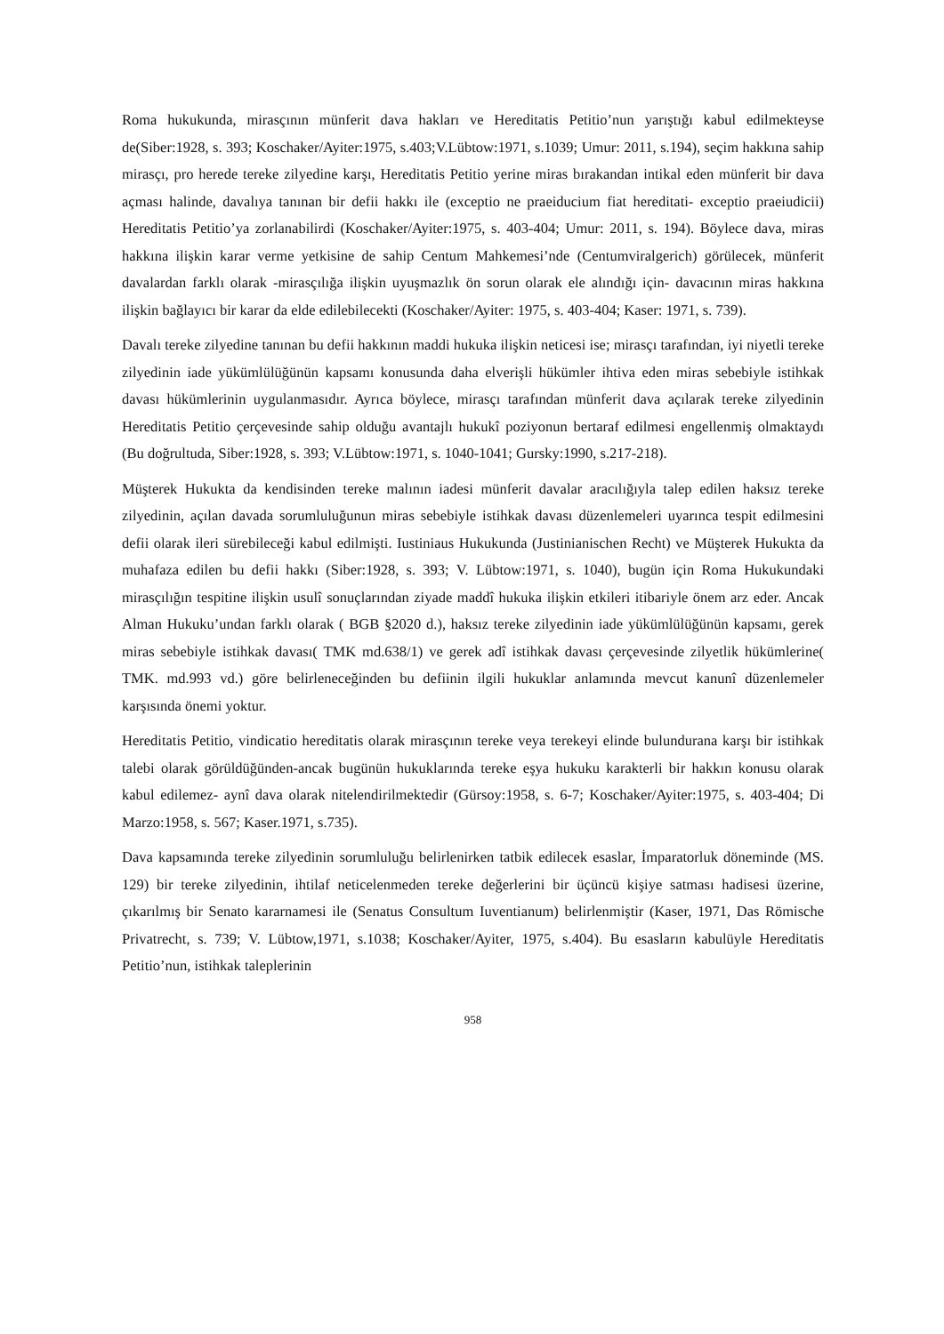Roma hukukunda, mirasçının münferit dava hakları ve Hereditatis Petitio’nun yarıştığı kabul edilmekteyse de(Siber:1928, s. 393; Koschaker/Ayiter:1975, s.403;V.Lübtow:1971, s.1039; Umur: 2011, s.194), seçim hakkına sahip mirasçı, pro herede tereke zilyedine karşı, Hereditatis Petitio yerine miras bırakandan intikal eden münferit bir dava açması halinde, davalıya tanınan bir defii hakkı ile (exceptio ne praeiducium fiat hereditati- exceptio praeiudicii) Hereditatis Petitio’ya zorlanabilirdi (Koschaker/Ayiter:1975, s. 403-404; Umur: 2011, s. 194). Böylece dava, miras hakkına ilişkin karar verme yetkisine de sahip Centum Mahkemesi’nde (Centumviralgerich) görülecek, münferit davalardan farklı olarak -mirasçılığa ilişkin uyuşmazlık ön sorun olarak ele alındığı için- davacının miras hakkına ilişkin bağlayıcı bir karar da elde edilebilecekti (Koschaker/Ayiter: 1975, s. 403-404; Kaser: 1971, s. 739).
Davalı tereke zilyedine tanınan bu defii hakkının maddi hukuka ilişkin neticesi ise; mirasçı tarafından, iyi niyetli tereke zilyedinin iade yükümlülüğünün kapsamı konusunda daha elverişli hükümler ihtiva eden miras sebebiyle istihkak davası hükümlerinin uygulanmasıdır. Ayrıca böylece, mirasçı tarafından münferit dava açılarak tereke zilyedinin Hereditatis Petitio çerçevesinde sahip olduğu avantajlı hukukî poziyonun bertaraf edilmesi engellenmiş olmaktaydı (Bu doğrultuda, Siber:1928, s. 393; V.Lübtow:1971, s. 1040-1041; Gursky:1990, s.217-218).
Müşterek Hukukta da kendisinden tereke malının iadesi münferit davalar aracılığıyla talep edilen haksız tereke zilyedinin, açılan davada sorumluluğunun miras sebebiyle istihkak davası düzenlemeleri uyarınca tespit edilmesini defii olarak ileri sürebileceği kabul edilmişti. Iustiniaus Hukukunda (Justinianischen Recht) ve Müşterek Hukukta da muhafaza edilen bu defii hakkı (Siber:1928, s. 393; V. Lübtow:1971, s. 1040), bugün için Roma Hukukundaki mirasçılığın tespitine ilişkin usulî sonuçlarından ziyade maddî hukuka ilişkin etkileri itibariyle önem arz eder. Ancak Alman Hukuku’undan farklı olarak ( BGB §2020 d.), haksız tereke zilyedinin iade yükümlülüğünün kapsamı, gerek miras sebebiyle istihkak davası( TMK md.638/1) ve gerek adî istihkak davası çerçevesinde zilyetlik hükümlerine( TMK. md.993 vd.) göre belirleneceğinden bu defiinin ilgili hukuklar anlamında mevcut kanunî düzenlemeler karşısında önemi yoktur.
Hereditatis Petitio, vindicatio hereditatis olarak mirasçının tereke veya terekeyi elinde bulundurana karşı bir istihkak talebi olarak görüldüğünden-ancak bugünün hukuklarında tereke eşya hukuku karakterli bir hakkın konusu olarak kabul edilemez- aynî dava olarak nitelendirilmektedir (Gürsoy:1958, s. 6-7; Koschaker/Ayiter:1975, s. 403-404; Di Marzo:1958, s. 567; Kaser.1971, s.735).
Dava kapsamında tereke zilyedinin sorumluluğu belirlenirken tatbik edilecek esaslar, İmparatorluk döneminde (MS. 129) bir tereke zilyedinin, ihtilaf neticelenmeden tereke değerlerini bir üçüncü kişiye satması hadisesi üzerine, çıkarılmış bir Senato kararnamesi ile (Senatus Consultum Iuventianum) belirlenmiştir (Kaser, 1971, Das Römische Privatrecht, s. 739; V. Lübtow,1971, s.1038; Koschaker/Ayiter, 1975, s.404). Bu esasların kabulüyle Hereditatis Petitio’nun, istihkak taleplerinin
958